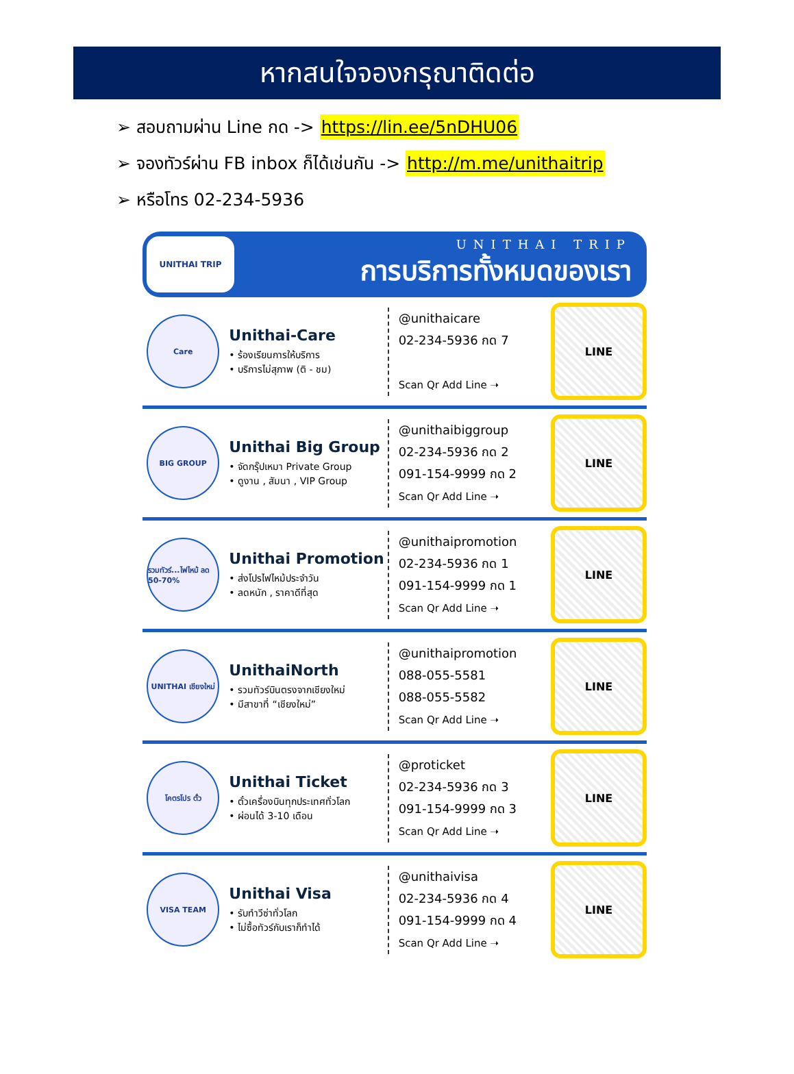หากสนใจจองกรุณาติดต่อ
➢ สอบถามผ่าน Line กด -> https://lin.ee/5nDHU06
➢ จองทัวร์ผ่าน FB inbox ก็ได้เช่นกัน -> http://m.me/unithaitrip
➢ หรือโทร 02-234-5936
UNITHAI TRIP
UNITHAI TRIP
การบริการทั้งหมดของเรา
Care
Unithai-Care
• ร้องเรียนการให้บริการ
• บริการไม่สุภาพ (ติ - ชม)
@unithaicare
02-234-5936 กด 7
Scan Qr Add Line ➝
LINE
BIG GROUP
Unithai Big Group
• จัดกรุ๊ปเหมา Private Group
• ดูงาน , สัมนา , VIP Group
@unithaibiggroup
02-234-5936 กด 2
091-154-9999 กด 2
Scan Qr Add Line ➝
LINE
รวมทัวร์...ไฟไหม้ ลด 50-70%
Unithai Promotion
• ส่งโปรไฟไหม้ประจำวัน
• ลดหนัก , ราคาดีที่สุด
@unithaipromotion
02-234-5936 กด 1
091-154-9999 กด 1
Scan Qr Add Line ➝
LINE
UNITHAI เชียงใหม่
UnithaiNorth
• รวมทัวร์บินตรงจากเชียงใหม่
• มีสาขาที่ “เชียงใหม่”
@unithaipromotion
088-055-5581
088-055-5582
Scan Qr Add Line ➝
LINE
โคตรโปร ตั๋ว
Unithai Ticket
• ตั๋วเครื่องบินทุกประเทศทั่วโลก
• ผ่อนได้ 3-10 เดือน
@proticket
02-234-5936 กด 3
091-154-9999 กด 3
Scan Qr Add Line ➝
LINE
VISA TEAM
Unithai Visa
• รับทำวีซ่าทั่วโลก
• ไม่ซื้อทัวร์กับเราก็ทำได้
@unithaivisa
02-234-5936 กด 4
091-154-9999 กด 4
Scan Qr Add Line ➝
LINE